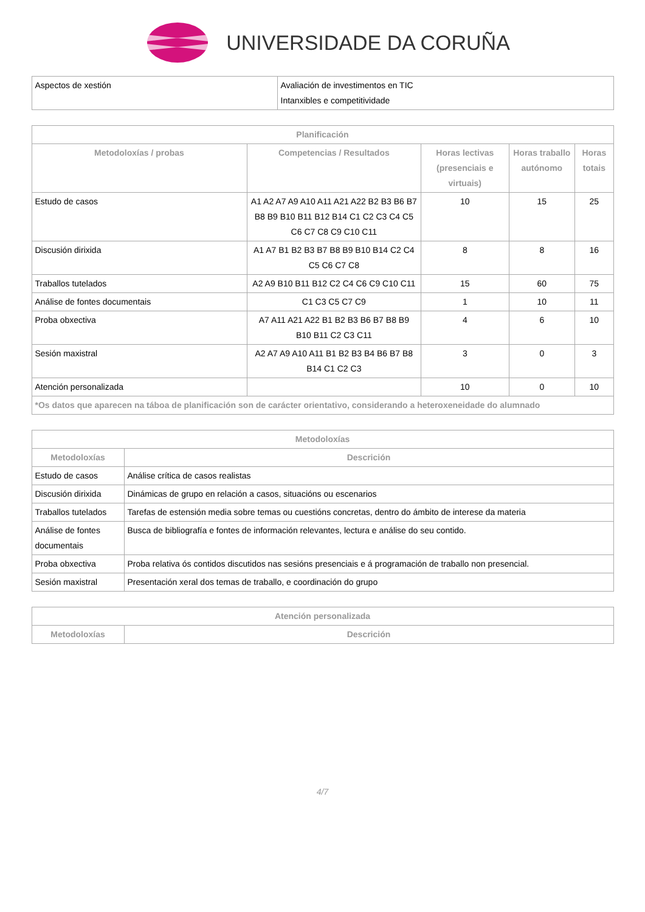UNIVERSIDADE DA CORUÑA
| Aspectos de xestión | Avaliación de investimentos en TIC Intanxibles e competitividade |
| Planificación | | | | |
| --- | --- | --- | --- | --- |
| Metodoloxías / probas | Competencias / Resultados | Horas lectivas (presenciais e virtuais) | Horas traballo autónomo | Horas totais |
| Estudo de casos | A1 A2 A7 A9 A10 A11 A21 A22 B2 B3 B6 B7 B8 B9 B10 B11 B12 B14 C1 C2 C3 C4 C5 C6 C7 C8 C9 C10 C11 | 10 | 15 | 25 |
| Discusión dirixida | A1 A7 B1 B2 B3 B7 B8 B9 B10 B14 C2 C4 C5 C6 C7 C8 | 8 | 8 | 16 |
| Traballos tutelados | A2 A9 B10 B11 B12 C2 C4 C6 C9 C10 C11 | 15 | 60 | 75 |
| Análise de fontes documentais | C1 C3 C5 C7 C9 | 1 | 10 | 11 |
| Proba obxectiva | A7 A11 A21 A22 B1 B2 B3 B6 B7 B8 B9 B10 B11 C2 C3 C11 | 4 | 6 | 10 |
| Sesión maxistral | A2 A7 A9 A10 A11 B1 B2 B3 B4 B6 B7 B8 B14 C1 C2 C3 | 3 | 0 | 3 |
| Atención personalizada | | 10 | 0 | 10 |
| *Os datos que aparecen na táboa de planificación son de carácter orientativo, considerando a heteroxeneidade do alumnado | | | | |
| Metodoloxías | |
| --- | --- |
| Metodoloxías | Descrición |
| Estudo de casos | Análise crítica de casos realistas |
| Discusión dirixida | Dinámicas de grupo en relación a casos, situacións ou escenarios |
| Traballos tutelados | Tarefas de estensión media sobre temas ou cuestións concretas, dentro do ámbito de interese da materia |
| Análise de fontes documentais | Busca de bibliografía e fontes de información relevantes, lectura e análise do seu contido. |
| Proba obxectiva | Proba relativa ós contidos discutidos nas sesións presenciais e á programación de traballo non presencial. |
| Sesión maxistral | Presentación xeral dos temas de traballo, e coordinación do grupo |
| Atención personalizada | |
| --- | --- |
| Metodoloxías | Descrición |
4/7